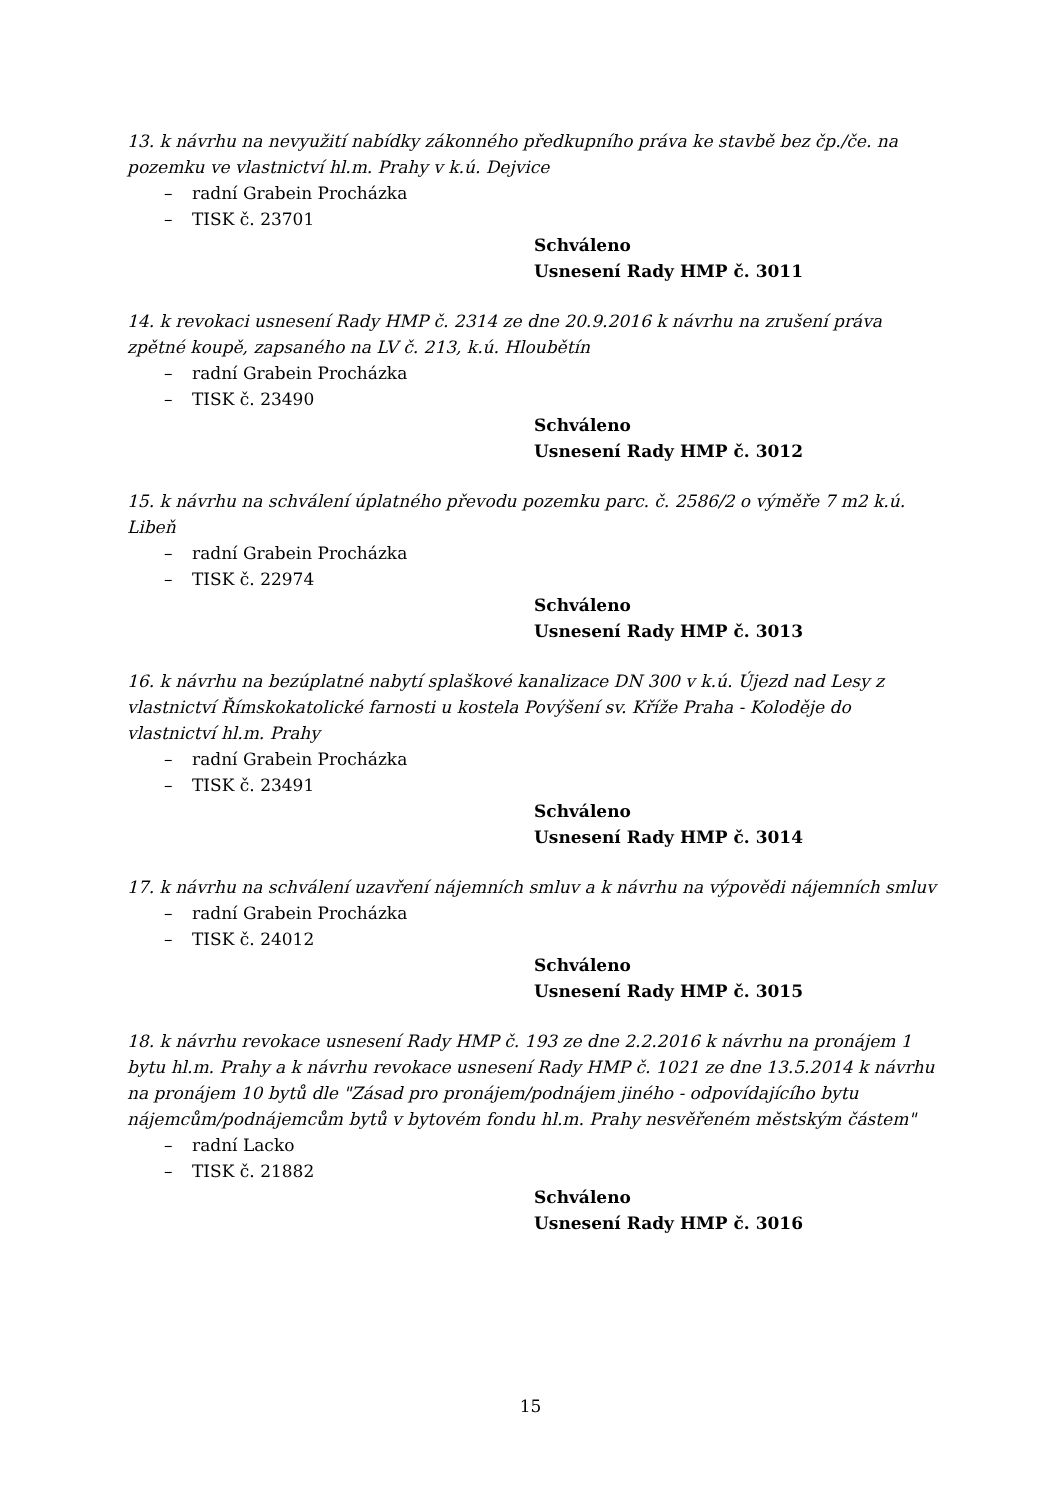13. k návrhu na nevyužití nabídky zákonného předkupního práva ke stavbě bez čp./če. na pozemku ve vlastnictví hl.m. Prahy v k.ú. Dejvice
– radní Grabein Procházka
– TISK č. 23701
Schváleno
Usnesení Rady HMP č. 3011
14. k revokaci usnesení Rady HMP č. 2314 ze dne 20.9.2016 k návrhu na zrušení práva zpětné koupě, zapsaného na LV č. 213, k.ú. Hloubětín
– radní Grabein Procházka
– TISK č. 23490
Schváleno
Usnesení Rady HMP č. 3012
15. k návrhu na schválení úplatného převodu pozemku parc. č. 2586/2 o výměře 7 m2 k.ú. Libeň
– radní Grabein Procházka
– TISK č. 22974
Schváleno
Usnesení Rady HMP č. 3013
16. k návrhu na bezúplatné nabytí splaškové kanalizace DN 300 v k.ú. Újezd nad Lesy z vlastnictví Římskokatolické farnosti u kostela Povýšení sv. Kříže Praha - Koloděje do vlastnictví hl.m. Prahy
– radní Grabein Procházka
– TISK č. 23491
Schváleno
Usnesení Rady HMP č. 3014
17. k návrhu na schválení uzavření nájemních smluv a k návrhu na výpovědi nájemních smluv
– radní Grabein Procházka
– TISK č. 24012
Schváleno
Usnesení Rady HMP č. 3015
18. k návrhu revokace usnesení Rady HMP č. 193 ze dne 2.2.2016 k návrhu na pronájem 1 bytu hl.m. Prahy a k návrhu revokace usnesení Rady HMP č. 1021 ze dne 13.5.2014 k návrhu na pronájem 10 bytů dle "Zásad pro pronájem/podnájem jiného - odpovídajícího bytu nájemcům/podnájemcům bytů v bytovém fondu hl.m. Prahy nesvěřeném městským částem"
– radní Lacko
– TISK č. 21882
Schváleno
Usnesení Rady HMP č. 3016
15